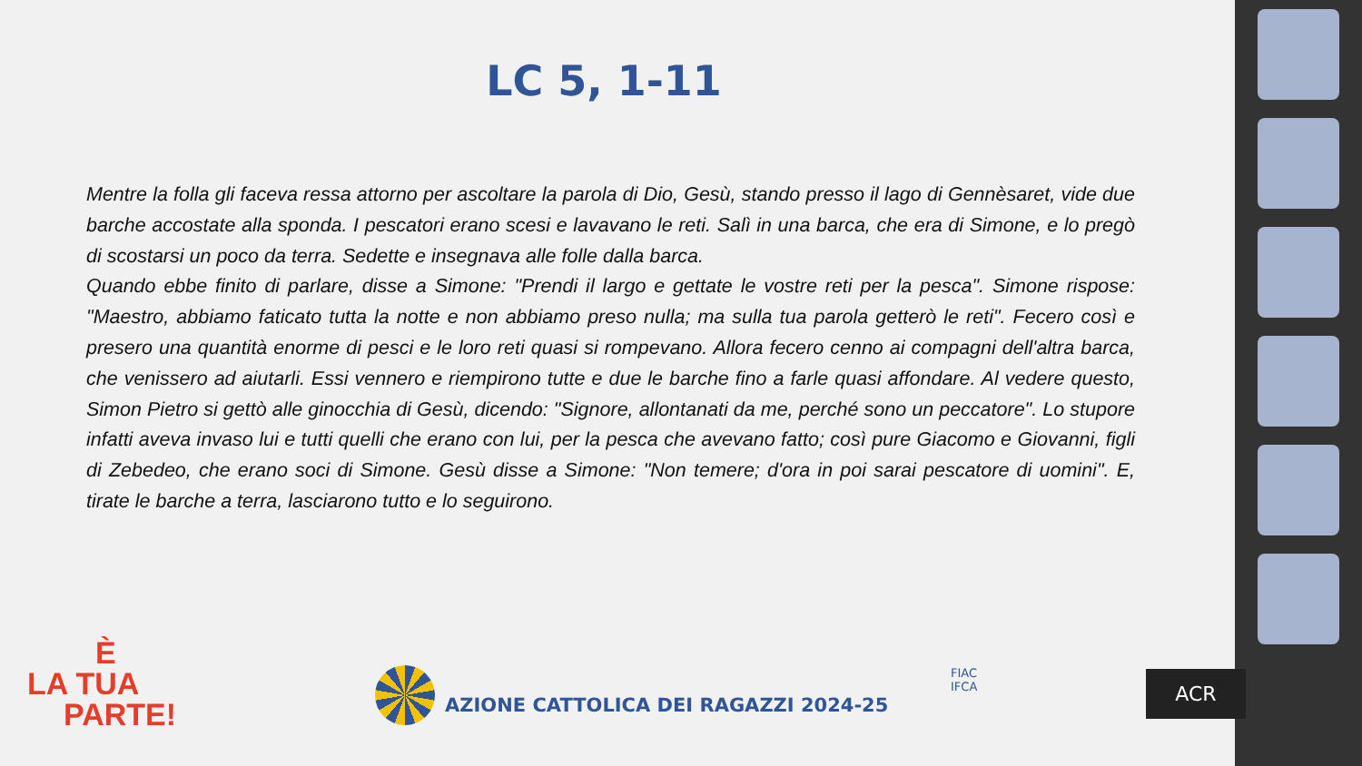LC 5, 1-11
Mentre la folla gli faceva ressa attorno per ascoltare la parola di Dio, Gesù, stando presso il lago di Gennèsaret, vide due barche accostate alla sponda. I pescatori erano scesi e lavavano le reti. Salì in una barca, che era di Simone, e lo pregò di scostarsi un poco da terra. Sedette e insegnava alle folle dalla barca.
Quando ebbe finito di parlare, disse a Simone: "Prendi il largo e gettate le vostre reti per la pesca". Simone rispose: "Maestro, abbiamo faticato tutta la notte e non abbiamo preso nulla; ma sulla tua parola getterò le reti". Fecero così e presero una quantità enorme di pesci e le loro reti quasi si rompevano. Allora fecero cenno ai compagni dell'altra barca, che venissero ad aiutarli. Essi vennero e riempirono tutte e due le barche fino a farle quasi affondare. Al vedere questo, Simon Pietro si gettò alle ginocchia di Gesù, dicendo: "Signore, allontanati da me, perché sono un peccatore". Lo stupore infatti aveva invaso lui e tutti quelli che erano con lui, per la pesca che avevano fatto; così pure Giacomo e Giovanni, figli di Zebedeo, che erano soci di Simone. Gesù disse a Simone: "Non temere; d'ora in poi sarai pescatore di uomini". E, tirate le barche a terra, lasciarono tutto e lo seguirono.
È
LA TUA
PARTE!
AZIONE CATTOLICA DEI RAGAZZI 2024-25
FIAC
IFCA
ACR